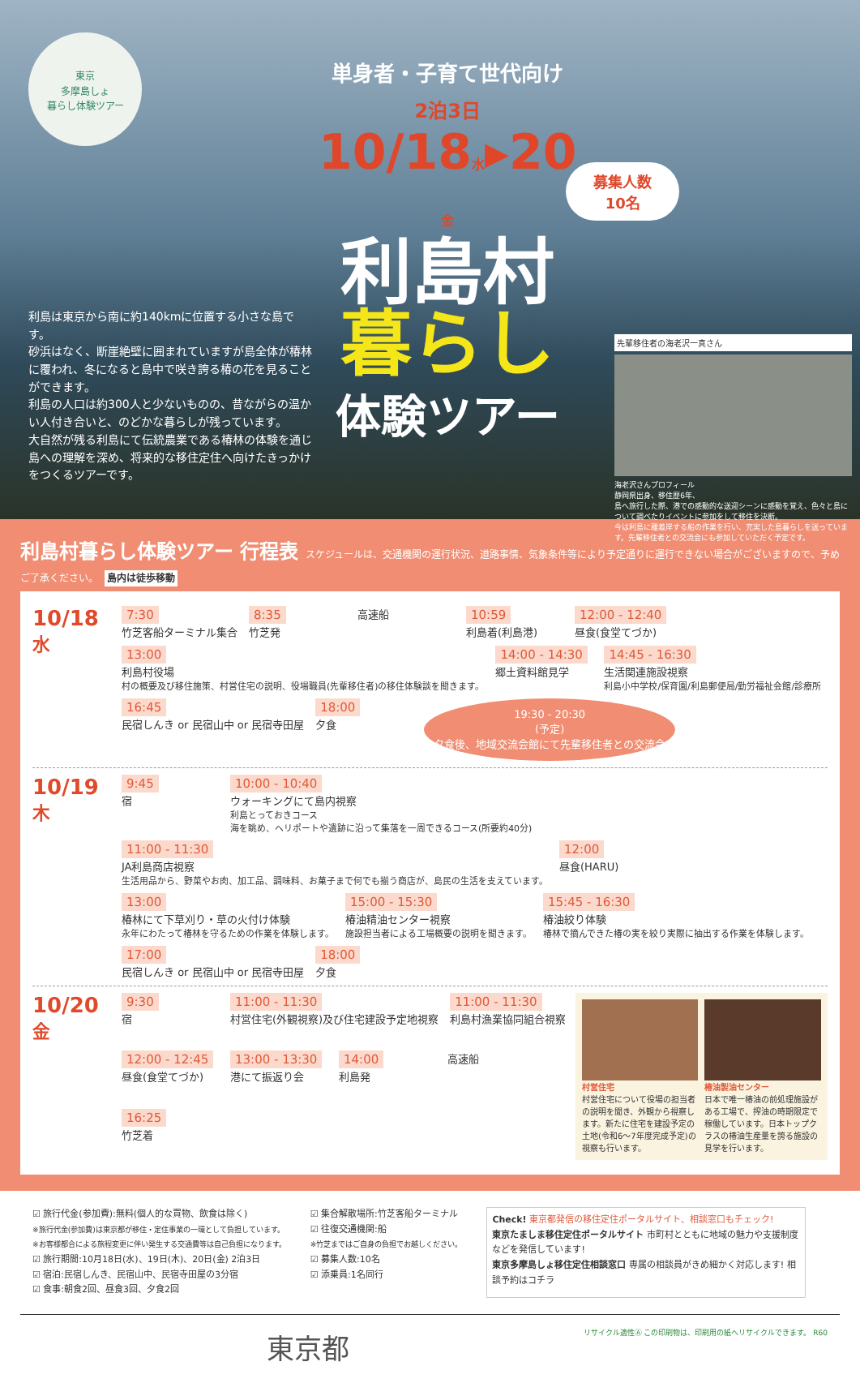東京
多摩島しょ
暮らし体験ツアー
利島は東京から南に約140kmに位置する小さな島です。
砂浜はなく、断崖絶壁に囲まれていますが島全体が椿林に覆われ、冬になると島中で咲き誇る椿の花を見ることができます。
利島の人口は約300人と少ないものの、昔ながらの温かい人付き合いと、のどかな暮らしが残っています。
大自然が残る利島にて伝統農業である椿林の体験を通じ島への理解を深め、将来的な移住定住へ向けたきっかけをつくるツアーです。
単身者・子育て世代向け
2泊3日
10/18水▸20金
利島村
暮らし
体験ツアー
募集人数
10名
先輩移住者の海老沢一真さん
海老沢さんプロフィール
静岡県出身、移住歴6年、
島へ旅行した際、港での感動的な送迎シーンに感動を覚え、色々と島について調べたりイベントに参加をして移住を決断。
今は利島に離着岸する船の作業を行い、充実した島暮らしを送っています。先輩移住者との交流会にも参加していただく予定です。
利島村暮らし体験ツアー 行程表 スケジュールは、交通機関の運行状況、道路事情、気象条件等により予定通りに運行できない場合がございますので、予めご了承ください。 島内は徒歩移動
10/18
水
7:30
竹芝客船ターミナル集合
8:35
竹芝発
高速船
10:59
利島着(利島港)
12:00 - 12:40
昼食(食堂てづか)
13:00
利島村役場
村の概要及び移住施策、村営住宅の説明、役場職員(先輩移住者)の移住体験談を聞きます。
14:00 - 14:30
郷土資料館見学
14:45 - 16:30
生活関連施設視察
利島小中学校/保育園/利島郵便局/勤労福祉会館/診療所
16:45
民宿しんき or 民宿山中 or 民宿寺田屋
18:00
夕食
19:30 - 20:30
(予定)
夕食後、地域交流会館にて先輩移住者との交流会
10/19
木
9:45
宿
10:00 - 10:40
ウォーキングにて島内視察
利島とっておきコース
海を眺め、ヘリポートや遺跡に沿って集落を一周できるコース(所要約40分)
11:00 - 11:30
JA利島商店視察
生活用品から、野菜やお肉、加工品、調味料、お菓子まで何でも揃う商店が、島民の生活を支えています。
12:00
昼食(HARU)
13:00
椿林にて下草刈り・草の火付け体験
永年にわたって椿林を守るための作業を体験します。
15:00 - 15:30
椿油精油センター視察
施設担当者による工場概要の説明を聞きます。
15:45 - 16:30
椿油絞り体験
椿林で摘んできた椿の実を絞り実際に抽出する作業を体験します。
17:00
民宿しんき or 民宿山中 or 民宿寺田屋
18:00
夕食
10/20
金
9:30
宿
11:00 - 11:30
村営住宅(外観視察)及び住宅建設予定地視察
11:00 - 11:30
利島村漁業協同組合視察
12:00 - 12:45
昼食(食堂てづか)
13:00 - 13:30
港にて振返り会
14:00
利島発
高速船
16:25
竹芝着
村営住宅
村営住宅について役場の担当者の説明を聞き、外観から視察します。新たに住宅を建設予定の土地(令和6〜7年度完成予定)の視察も行います。
椿油製油センター
日本で唯一椿油の前処理施設がある工場で、搾油の時期限定で稼働しています。日本トップクラスの椿油生産量を誇る施設の見学を行います。
☑ 旅行代金(参加費):無料(個人的な買物、飲食は除く)
※旅行代金(参加費)は東京都が移住・定住事業の一環として負担しています。
※お客様都合による旅程変更に伴い発生する交通費等は自己負担になります。
☑ 旅行期間:10月18日(水)、19日(木)、20日(金) 2泊3日
☑ 宿泊:民宿しんき、民宿山中、民宿寺田屋の3分宿
☑ 食事:朝食2回、昼食3回、夕食2回
☑ 集合解散場所:竹芝客船ターミナル
☑ 往復交通機関:船
※竹芝まではご自身の負担でお越しください。
☑ 募集人数:10名
☑ 添乗員:1名同行
Check! 東京都発信の移住定住ポータルサイト、相談窓口もチェック!
東京たましま移住定住ポータルサイト 市町村とともに地域の魅力や支援制度などを発信しています!
東京多摩島しょ移住定住相談窓口 専属の相談員がきめ細かく対応します! 相談予約はコチラ
東京都 リサイクル適性Ⓐ この印刷物は、印刷用の紙へリサイクルできます。 R60